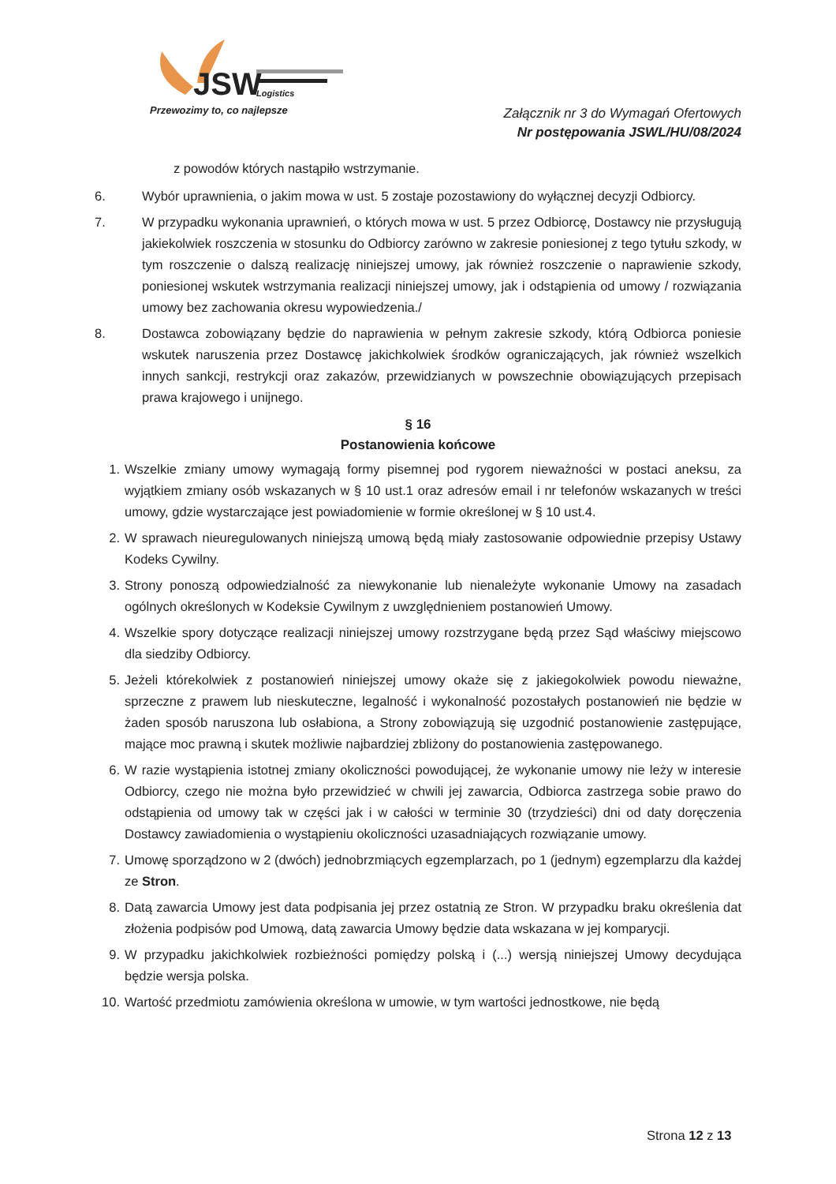JSW
Logistics
Przewozimy to, co najlepsze
Załącznik nr 3 do Wymagań Ofertowych
Nr postępowania JSWL/HU/08/2024
z powodów których nastąpiło wstrzymanie.
6. Wybór uprawnienia, o jakim mowa w ust. 5 zostaje pozostawiony do wyłącznej decyzji Odbiorcy.
7. W przypadku wykonania uprawnień, o których mowa w ust. 5 przez Odbiorcę, Dostawcy nie przysługują jakiekolwiek roszczenia w stosunku do Odbiorcy zarówno w zakresie poniesionej z tego tytułu szkody, w tym roszczenie o dalszą realizację niniejszej umowy, jak również roszczenie o naprawienie szkody, poniesionej wskutek wstrzymania realizacji niniejszej umowy, jak i odstąpienia od umowy / rozwiązania umowy bez zachowania okresu wypowiedzenia./
8. Dostawca zobowiązany będzie do naprawienia w pełnym zakresie szkody, którą Odbiorca poniesie wskutek naruszenia przez Dostawcę jakichkolwiek środków ograniczających, jak również wszelkich innych sankcji, restrykcji oraz zakazów, przewidzianych w powszechnie obowiązujących przepisach prawa krajowego i unijnego.
§ 16
Postanowienia końcowe
1. Wszelkie zmiany umowy wymagają formy pisemnej pod rygorem nieważności w postaci aneksu, za wyjątkiem zmiany osób wskazanych w § 10 ust.1 oraz adresów email i nr telefonów wskazanych w treści umowy, gdzie wystarczające jest powiadomienie w formie określonej w § 10 ust.4.
2. W sprawach nieuregulowanych niniejszą umową będą miały zastosowanie odpowiednie przepisy Ustawy Kodeks Cywilny.
3. Strony ponoszą odpowiedzialność za niewykonanie lub nienależyte wykonanie Umowy na zasadach ogólnych określonych w Kodeksie Cywilnym z uwzględnieniem postanowień Umowy.
4. Wszelkie spory dotyczące realizacji niniejszej umowy rozstrzygane będą przez Sąd właściwy miejscowo dla siedziby Odbiorcy.
5. Jeżeli którekolwiek z postanowień niniejszej umowy okaże się z jakiegokolwiek powodu nieważne, sprzeczne z prawem lub nieskuteczne, legalność i wykonalność pozostałych postanowień nie będzie w żaden sposób naruszona lub osłabiona, a Strony zobowiązują się uzgodnić postanowienie zastępujące, mające moc prawną i skutek możliwie najbardziej zbliżony do postanowienia zastępowanego.
6. W razie wystąpienia istotnej zmiany okoliczności powodującej, że wykonanie umowy nie leży w interesie Odbiorcy, czego nie można było przewidzieć w chwili jej zawarcia, Odbiorca zastrzega sobie prawo do odstąpienia od umowy tak w części jak i w całości w terminie 30 (trzydzieści) dni od daty doręczenia Dostawcy zawiadomienia o wystąpieniu okoliczności uzasadniających rozwiązanie umowy.
7. Umowę sporządzono w 2 (dwóch) jednobrzmiących egzemplarzach, po 1 (jednym) egzemplarzu dla każdej ze Stron.
8. Datą zawarcia Umowy jest data podpisania jej przez ostatnią ze Stron. W przypadku braku określenia dat złożenia podpisów pod Umową, datą zawarcia Umowy będzie data wskazana w jej komparycji.
9. W przypadku jakichkolwiek rozbieżności pomiędzy polską i (...) wersją niniejszej Umowy decydująca będzie wersja polska.
10. Wartość przedmiotu zamówienia określona w umowie, w tym wartości jednostkowe, nie będą
Strona 12 z 13